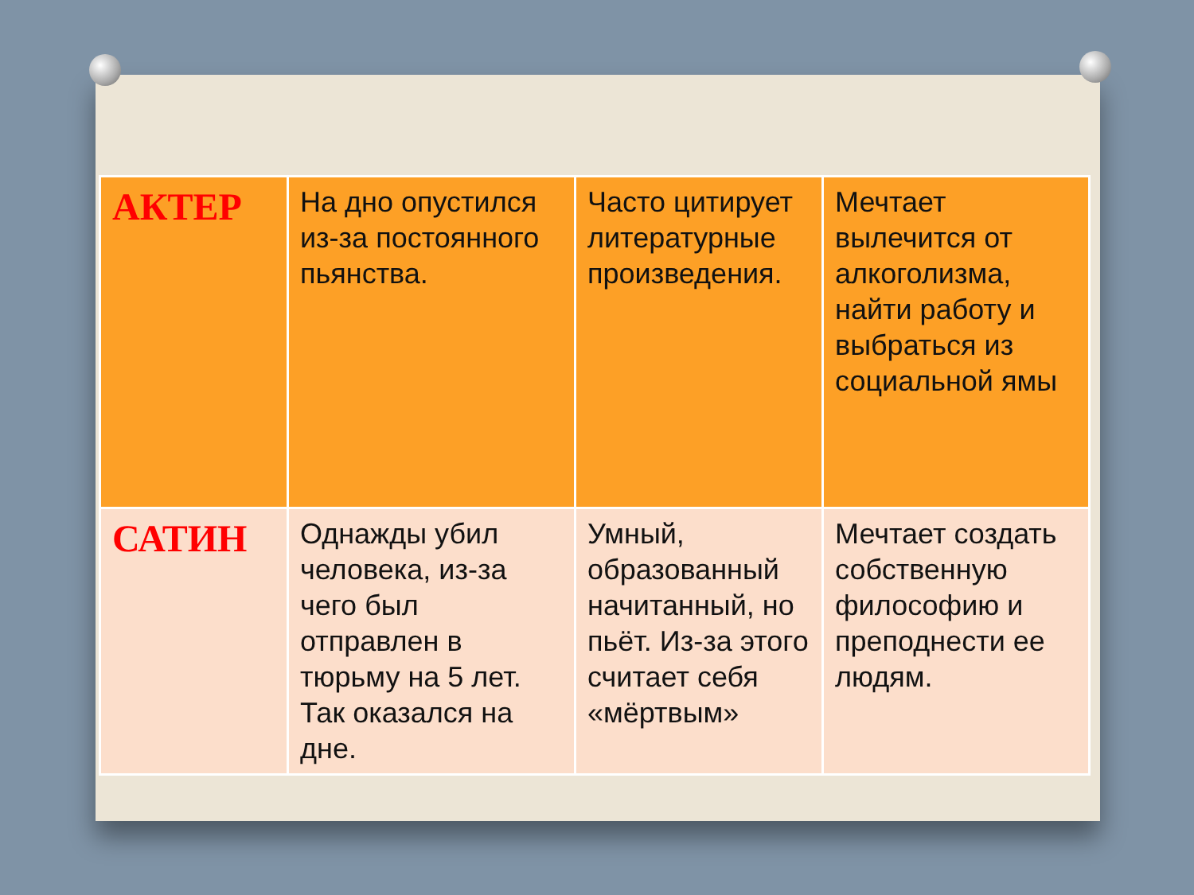| АКТЕР | На дно опустился из-за постоянного пьянства. | Часто цитирует литературные произведения. | Мечтает вылечится от алкоголизма, найти работу и выбраться из социальной ямы |
| САТИН | Однажды убил человека, из-за чего был отправлен в тюрьму на 5 лет. Так оказался на дне. | Умный, образованный начитанный, но пьёт. Из-за этого считает себя «мёртвым» | Мечтает создать собственную философию и преподнести ее людям. |